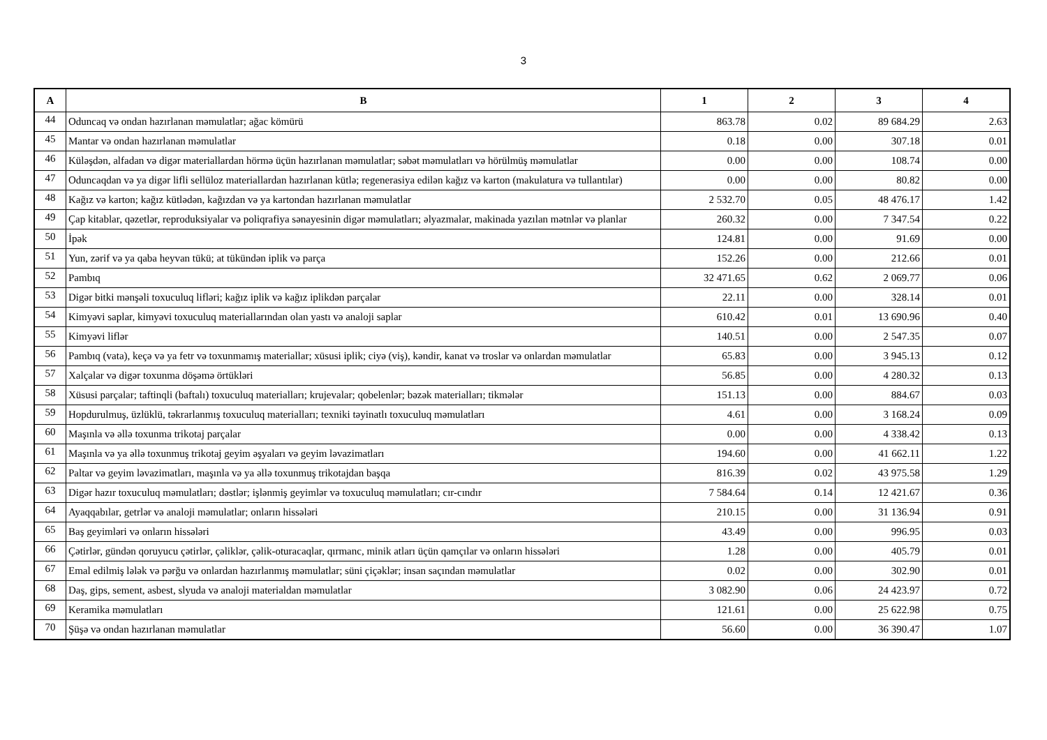3
| A | B | 1 | 2 | 3 | 4 |
| --- | --- | --- | --- | --- | --- |
| 44 | Oduncaq və ondan hazırlanan məmulatlar; ağac kömürü | 863.78 | 0.02 | 89 684.29 | 2.63 |
| 45 | Mantar və ondan hazırlanan məmulatlar | 0.18 | 0.00 | 307.18 | 0.01 |
| 46 | Küləşdən, alfadan və digər materiallardan hörmə üçün hazırlanan məmulatlar; səbət məmulatları və hörülmüş məmulatlar | 0.00 | 0.00 | 108.74 | 0.00 |
| 47 | Oduncaqdan və ya digər lifli sellüloz materiallardan hazırlanan kütlə; regenerasiya edilən kağız və karton (makulatura və tullantılar) | 0.00 | 0.00 | 80.82 | 0.00 |
| 48 | Kağız və karton; kağız kütlədən, kağızdan və ya kartondan hazırlanan məmulatlar | 2 532.70 | 0.05 | 48 476.17 | 1.42 |
| 49 | Çap kitablar, qəzetlər, reproduksiyalar və poliqrafiya sənayesinin digər məmulatları; əlyazmalar, makinada yazılan mətnlər və planlar | 260.32 | 0.00 | 7 347.54 | 0.22 |
| 50 | İpək | 124.81 | 0.00 | 91.69 | 0.00 |
| 51 | Yun, zərif və ya qaba heyvan tükü; at tükündən iplik və parça | 152.26 | 0.00 | 212.66 | 0.01 |
| 52 | Pambıq | 32 471.65 | 0.62 | 2 069.77 | 0.06 |
| 53 | Digər bitki mənşəli toxuculuq lifləri; kağız iplik və kağız iplikdən parçalar | 22.11 | 0.00 | 328.14 | 0.01 |
| 54 | Kimyəvi saplar, kimyəvi toxuculuq materiallarından olan yastı və analoji saplar | 610.42 | 0.01 | 13 690.96 | 0.40 |
| 55 | Kimyəvi liflər | 140.51 | 0.00 | 2 547.35 | 0.07 |
| 56 | Pambıq (vata), keçə və ya fetr və toxunmamış materiallar; xüsusi iplik; ciyə (viş), kəndir, kanat və troslar və onlardan məmulatlar | 65.83 | 0.00 | 3 945.13 | 0.12 |
| 57 | Xalçalar və digər toxunma döşəmə örtükləri | 56.85 | 0.00 | 4 280.32 | 0.13 |
| 58 | Xüsusi parçalar; taftinqli (baftalı) toxuculuq materialları; krujevalar; qobelenlər; bəzək materialları; tikmələr | 151.13 | 0.00 | 884.67 | 0.03 |
| 59 | Hopdurulmuş, üzlüklü, təkrarlanmış toxuculuq materialları; texniki təyinatlı toxuculuq məmulatları | 4.61 | 0.00 | 3 168.24 | 0.09 |
| 60 | Maşınla və əllə toxunma trikotaj parçalar | 0.00 | 0.00 | 4 338.42 | 0.13 |
| 61 | Maşınla və ya əllə toxunmuş trikotaj geyim əşyaları və geyim ləvazimatları | 194.60 | 0.00 | 41 662.11 | 1.22 |
| 62 | Paltar və geyim ləvazimatları, maşınla və ya əllə toxunmuş trikotajdan başqa | 816.39 | 0.02 | 43 975.58 | 1.29 |
| 63 | Digər hazır toxuculuq məmulatları; dəstlər; işlənmiş geyimlər və toxuculuq məmulatları; cır-cındır | 7 584.64 | 0.14 | 12 421.67 | 0.36 |
| 64 | Ayaqqabılar, getrlər və analoji məmulatlar; onların hissələri | 210.15 | 0.00 | 31 136.94 | 0.91 |
| 65 | Baş geyimləri və onların hissələri | 43.49 | 0.00 | 996.95 | 0.03 |
| 66 | Çətirlər, gündən qoruyucu çətirlər, çəliklər, çəlik-oturacaqlar, qırmanc, minik atları üçün qamçılar və onların hissələri | 1.28 | 0.00 | 405.79 | 0.01 |
| 67 | Emal edilmiş lələk və pərğu və onlardan hazırlanmış məmulatlar; süni çiçəklər; insan saçından məmulatlar | 0.02 | 0.00 | 302.90 | 0.01 |
| 68 | Daş, gips, sement, asbest, slyuda və analoji materialdan məmulatlar | 3 082.90 | 0.06 | 24 423.97 | 0.72 |
| 69 | Keramika məmulatları | 121.61 | 0.00 | 25 622.98 | 0.75 |
| 70 | Şüşə və ondan hazırlanan məmulatlar | 56.60 | 0.00 | 36 390.47 | 1.07 |